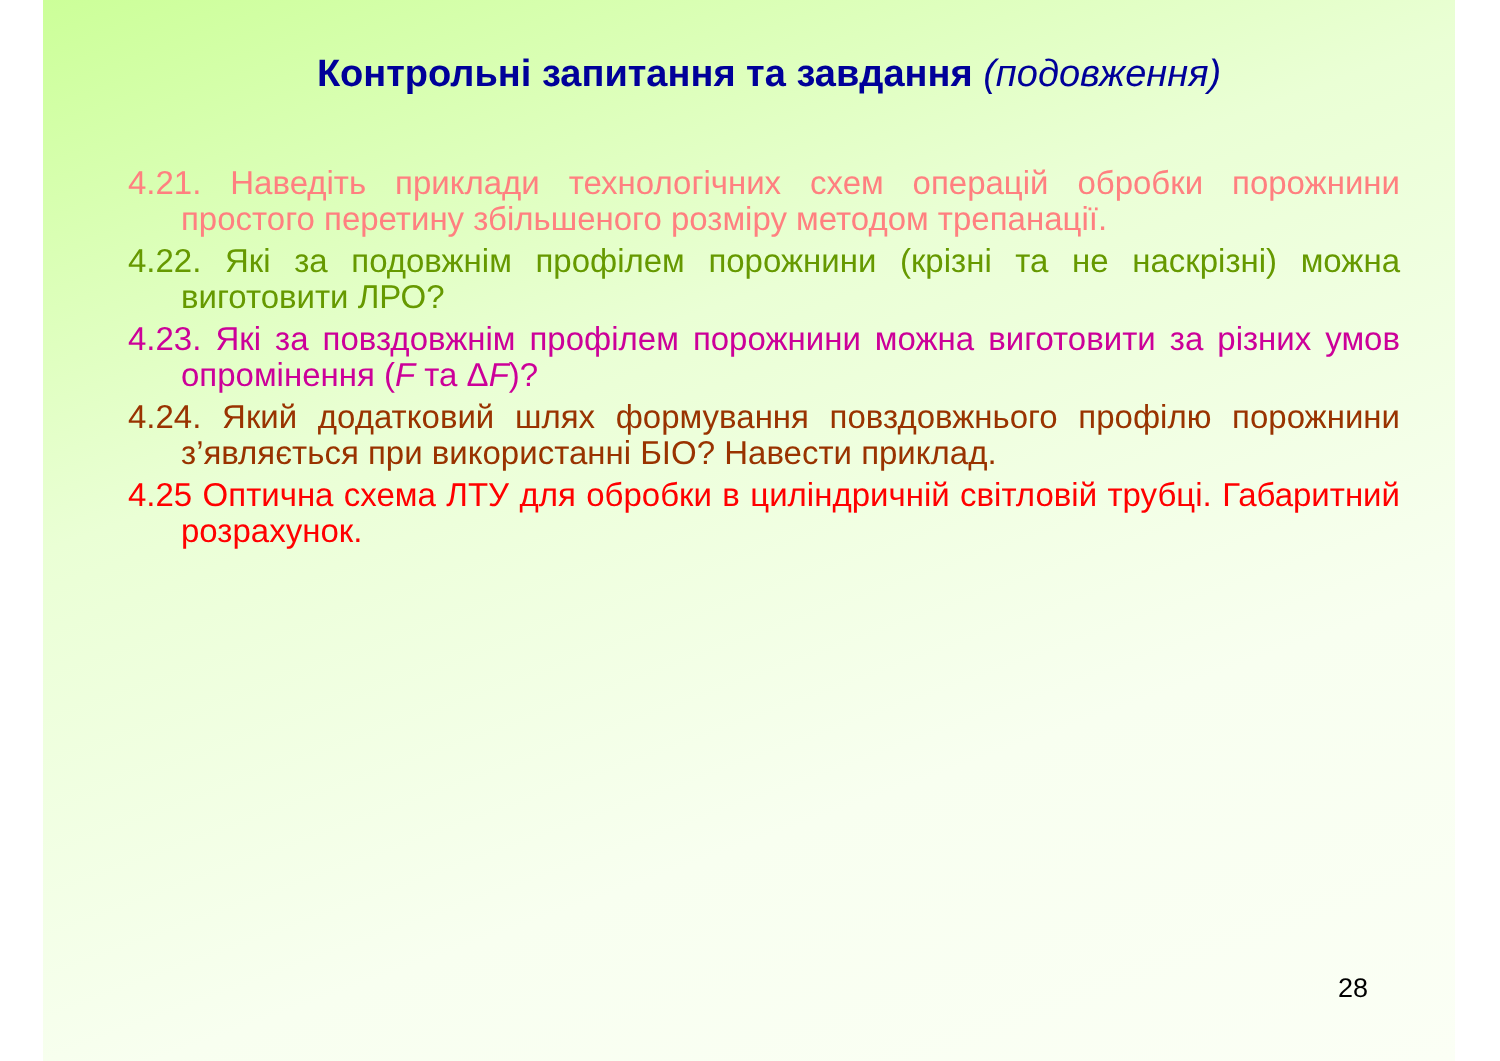Контрольні запитання та завдання (подовження)
4.21. Наведіть приклади технологічних схем операцій обробки порожнини простого перетину збільшеного розміру методом трепанації.
4.22. Які за подовжнім профілем порожнини (крізні та не наскрізні) можна виготовити ЛРО?
4.23. Які за повздовжнім профілем порожнини можна виготовити за різних умов опромінення (F та ΔF)?
4.24. Який додатковий шлях формування повздовжнього профілю порожнини з’являється при використанні БІО? Навести приклад.
4.25 Оптична схема ЛТУ для обробки в циліндричній світловій трубці. Габаритний розрахунок.
28